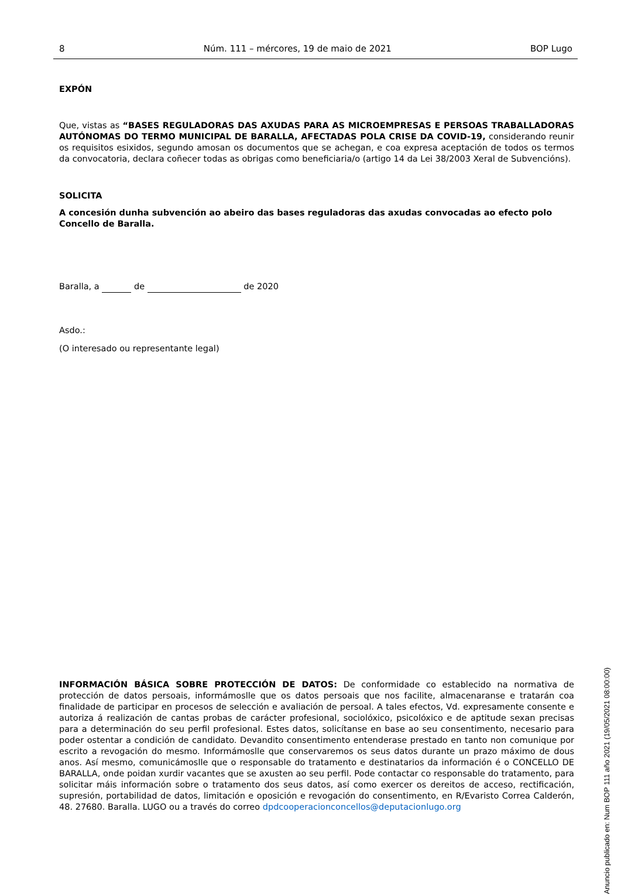8 Núm. 111 – mércores, 19 de maio de 2021 BOP Lugo
EXPÓN
Que, vistas as “BASES REGULADORAS DAS AXUDAS PARA AS MICROEMPRESAS E PERSOAS TRABALLADORAS AUTÓNOMAS DO TERMO MUNICIPAL DE BARALLA, AFECTADAS POLA CRISE DA COVID-19, considerando reunir os requisitos esixidos, segundo amosan os documentos que se achegan, e coa expresa aceptación de todos os termos da convocatoria, declara coñecer todas as obrigas como beneficiaria/o (artigo 14 da Lei 38/2003 Xeral de Subvencións).
SOLICITA
A concesión dunha subvención ao abeiro das bases reguladoras das axudas convocadas ao efecto polo Concello de Baralla.
Baralla, a de de 2020
Asdo.:
(O interesado ou representante legal)
Anuncio publicado en: Num BOP 111 año 2021 (19/05/2021 08:00:00)
INFORMACIÓN BÁSICA SOBRE PROTECCIÓN DE DATOS: De conformidade co establecido na normativa de protección de datos persoais, informámoslle que os datos persoais que nos facilite, almacenaranse e tratarán coa finalidade de participar en procesos de selección e avaliación de persoal. A tales efectos, Vd. expresamente consente e autoriza á realización de cantas probas de carácter profesional, sociolóxico, psicolóxico e de aptitude sexan precisas para a determinación do seu perfil profesional. Estes datos, solicítanse en base ao seu consentimento, necesario para poder ostentar a condición de candidato. Devandito consentimento entenderase prestado en tanto non comunique por escrito a revogación do mesmo. Informámoslle que conservaremos os seus datos durante un prazo máximo de dous anos. Así mesmo, comunicámoslle que o responsable do tratamento e destinatarios da información é o CONCELLO DE BARALLA, onde poidan xurdir vacantes que se axusten ao seu perfil. Pode contactar co responsable do tratamento, para solicitar máis información sobre o tratamento dos seus datos, así como exercer os dereitos de acceso, rectificación, supresión, portabilidad de datos, limitación e oposición e revogación do consentimento, en R/Evaristo Correa Calderón, 48. 27680. Baralla. LUGO ou a través do correo dpdcooperacionconcellos@deputacionlugo.org